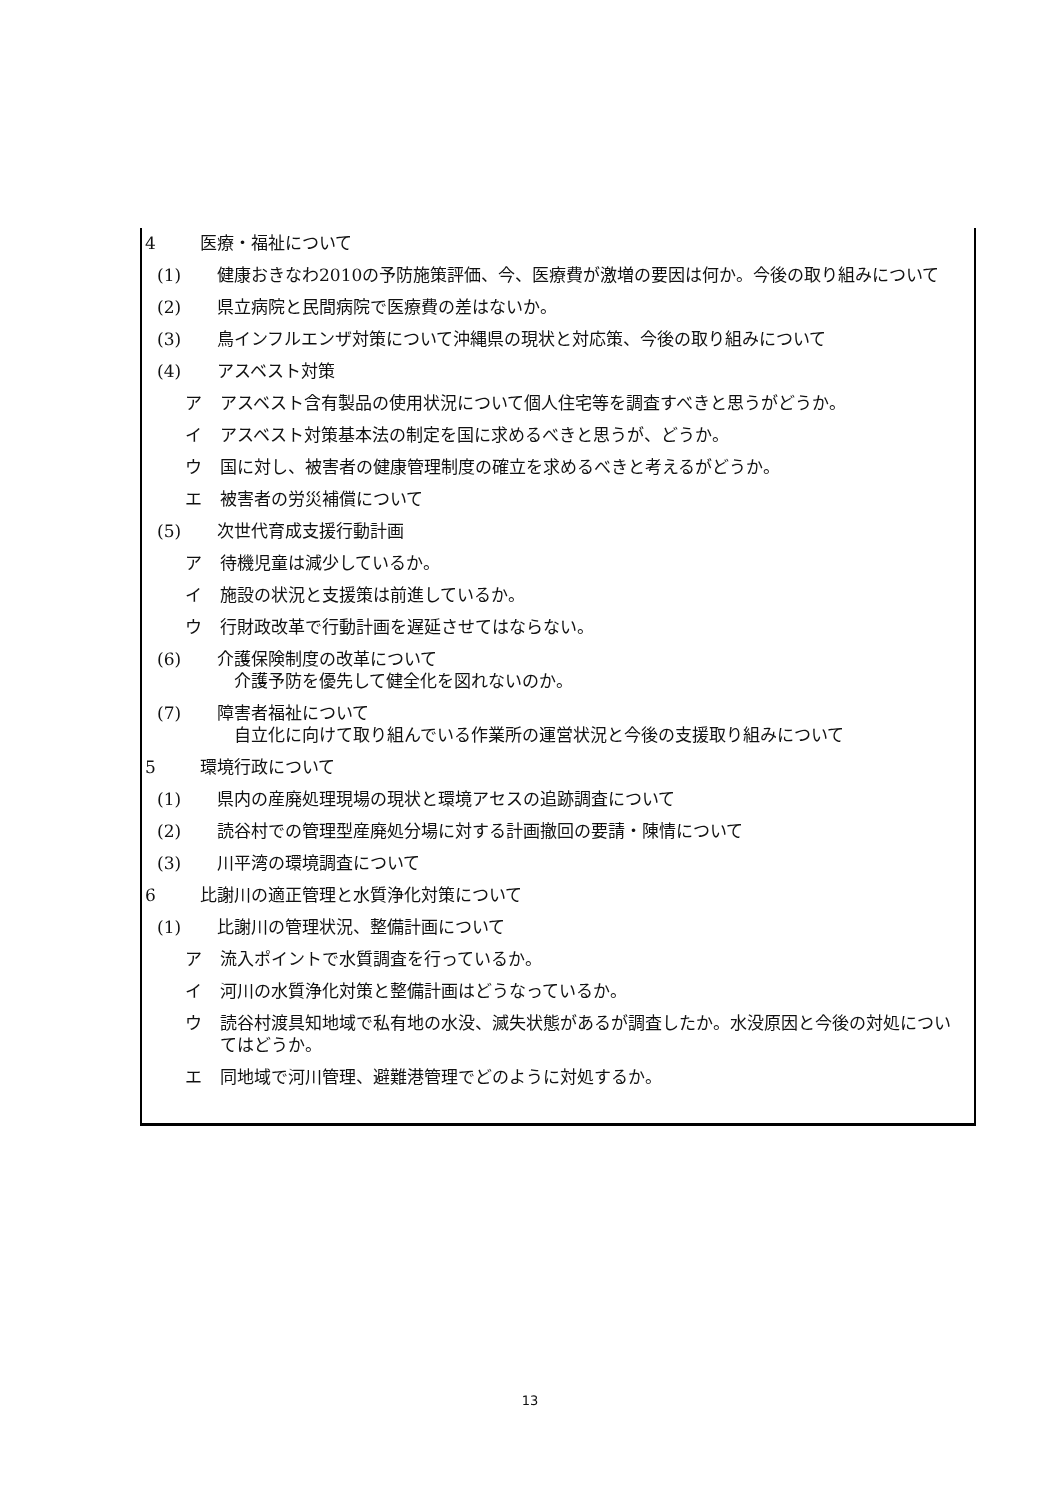4 医療・福祉について
(1) 健康おきなわ2010の予防施策評価、今、医療費が激増の要因は何か。今後の取り組みについて
(2) 県立病院と民間病院で医療費の差はないか。
(3) 鳥インフルエンザ対策について沖縄県の現状と対応策、今後の取り組みについて
(4) アスベスト対策
ア アスベスト含有製品の使用状況について個人住宅等を調査すべきと思うがどうか。
イ アスベスト対策基本法の制定を国に求めるべきと思うが、どうか。
ウ 国に対し、被害者の健康管理制度の確立を求めるべきと考えるがどうか。
エ 被害者の労災補償について
(5) 次世代育成支援行動計画
ア 待機児童は減少しているか。
イ 施設の状況と支援策は前進しているか。
ウ 行財政改革で行動計画を遅延させてはならない。
(6) 介護保険制度の改革について
　介護予防を優先して健全化を図れないのか。
(7) 障害者福祉について
　自立化に向けて取り組んでいる作業所の運営状況と今後の支援取り組みについて
5 環境行政について
(1) 県内の産廃処理現場の現状と環境アセスの追跡調査について
(2) 読谷村での管理型産廃処分場に対する計画撤回の要請・陳情について
(3) 川平湾の環境調査について
6 比謝川の適正管理と水質浄化対策について
(1) 比謝川の管理状況、整備計画について
ア 流入ポイントで水質調査を行っているか。
イ 河川の水質浄化対策と整備計画はどうなっているか。
ウ 読谷村渡具知地域で私有地の水没、滅失状態があるが調査したか。水没原因と今後の対処についてはどうか。
エ 同地域で河川管理、避難港管理でどのように対処するか。
13